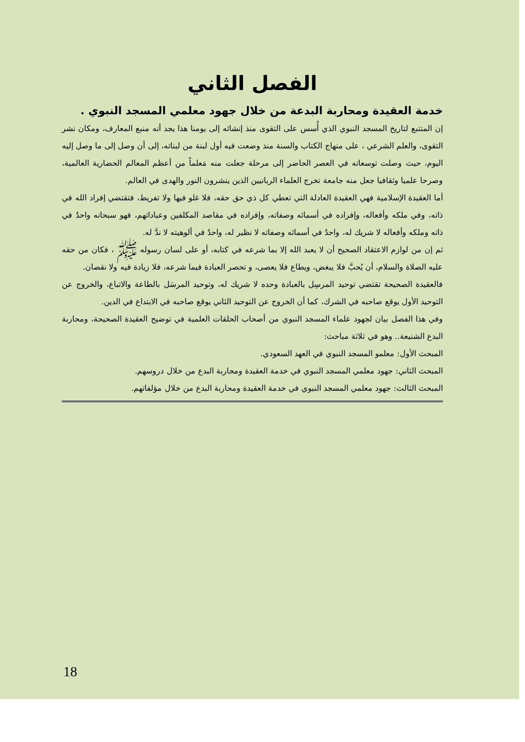الفصل الثاني
خدمة العقيدة ومحاربة البدعة من خلال جهود معلمي المسجد النبوي .
إن المتتبع لتاريخ المسجد النبوي الذي أُسس على التقوى منذ إنشائه إلى يومنا هذا يجد أنه منبع المعارف، ومكان نشر التقوى، والعلم الشرعي ، على منهاج الكتاب والسنة منذ وضعت فيه أول لبنة من لبناته، إلى أن وصل إلى ما وصل إليه اليوم، حيث وصلت توسعاته في العصر الحاضر إلى مرحلة جعلت منه مَعلماً من أعظم المعالم الحضارية العالمية، وصرحا علميا وثقافيا جعل منه جامعة تخرج العلماء الربانيين الذين ينشرون النور والهدى في العالم.
أما العقيدة الإسلامية فهي العقيدة العادلة التي تعطي كل ذي حق حقه، فلا غلو فيها ولا تفريط، فتقتضي إفراد الله في ذاته، وفي ملكه وأفعاله، وإفراده في أسمائه وصفاته، وإفراده في مقاصد المكلفين وعباداتهم، فهو سبحانه واحدٌ في ذاته وملكه وأفعاله لا شريك له، واحدٌ في أسمائه وصفاته لا نظير له، واحدٌ في ألوهيته لا ندَّ له.
ثم إن من لوازم الاعتقاد الصحيح أن لا يعبد الله إلا بما شرعه في كتابه، أو على لسان رسوله ﷺ ، فكان من حقه عليه الصلاة والسلام، أن يُحبَّ فلا يبغض، ويطاع فلا يعصى، و تحصر العبادة فيما شرعه، فلا زيادة فيه ولا نقصان.
فالعقيدة الصحيحة تقتضي توحيد المرسِل بالعبادة وحده لا شريك له، وتوحيد المرسَل بالطاعة والاتباع، والخروج عن التوحيد الأول يوقع صاحبه في الشرك، كما أن الخروج عن التوحيد الثاني يوقع صاحبه في الابتداع في الدين.
وفي هذا الفصل بيان لجهود علماء المسجد النبوي من أصحاب الحلقات العلمية في توضيح العقيدة الصحيحة، ومحاربة البدع الشنيعة.. وهو في ثلاثة مباحث:
المبحث الأول: معلمو المسجد النبوي في العهد السعودي.
المبحث الثاني: جهود معلمي المسجد النبوي في خدمة العقيدة ومحاربة البدع من خلال دروسهم.
المبحث الثالث: جهود معلمي المسجد النبوي في خدمة العقيدة ومحاربة البدع من خلال مؤلفاتهم.
18